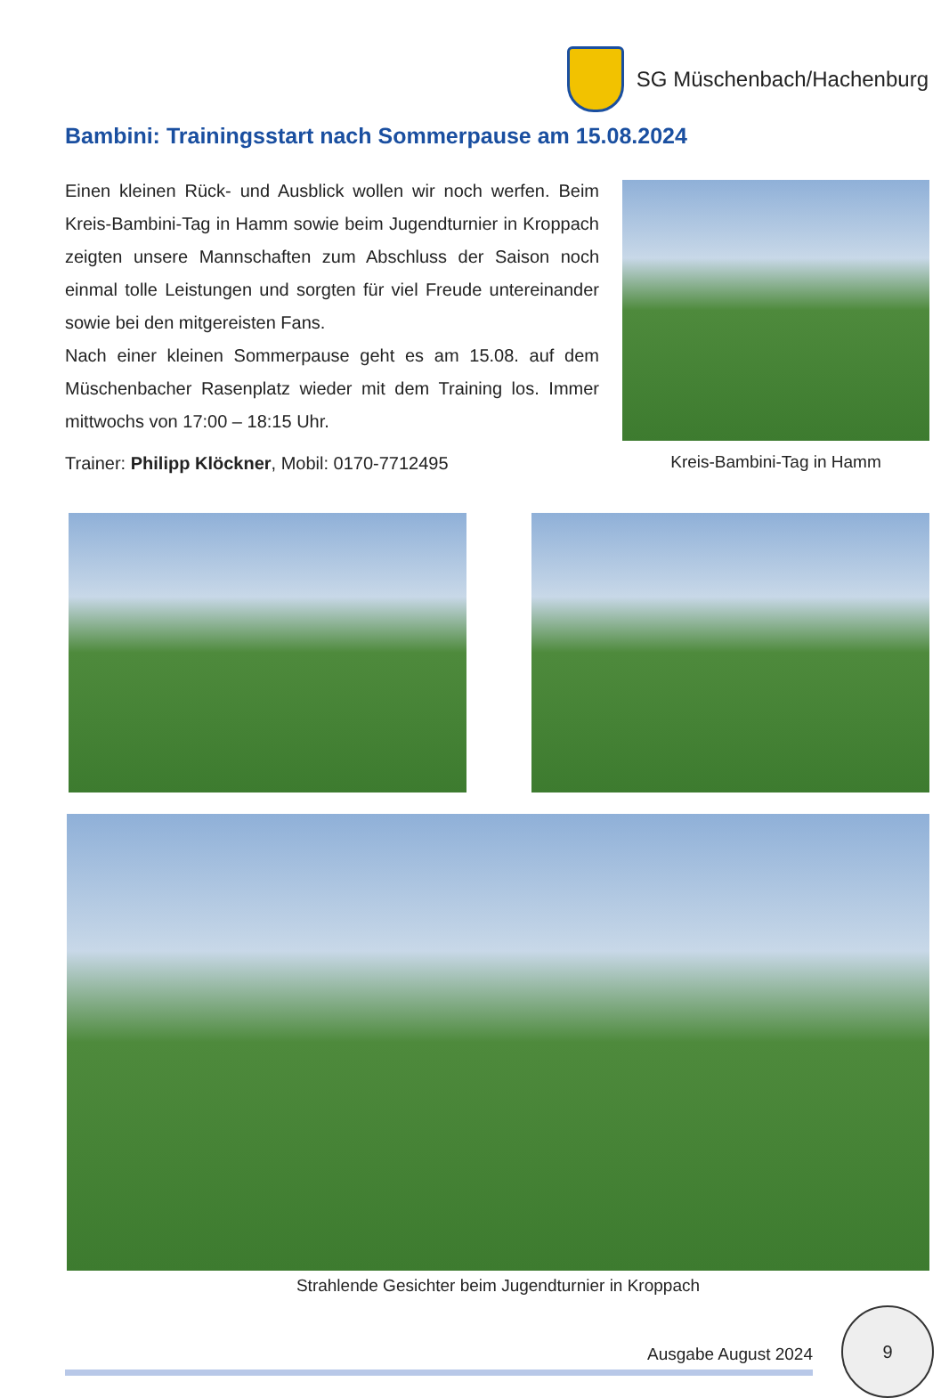SG Müschenbach/Hachenburg
Bambini: Trainingsstart nach Sommerpause am 15.08.2024
Einen kleinen Rück- und Ausblick wollen wir noch werfen. Beim Kreis-Bambini-Tag in Hamm sowie beim Jugendturnier in Kroppach zeigten unsere Mannschaften zum Abschluss der Saison noch einmal tolle Leistungen und sorgten für viel Freude untereinander sowie bei den mitgereisten Fans.
Nach einer kleinen Sommerpause geht es am 15.08. auf dem Müschenbacher Rasenplatz wieder mit dem Training los. Immer mittwochs von 17:00 – 18:15 Uhr.
Trainer: Philipp Klöckner, Mobil: 0170-7712495
Kreis-Bambini-Tag in Hamm
Strahlende Gesichter beim Jugendturnier in Kroppach
Ausgabe August 2024
9